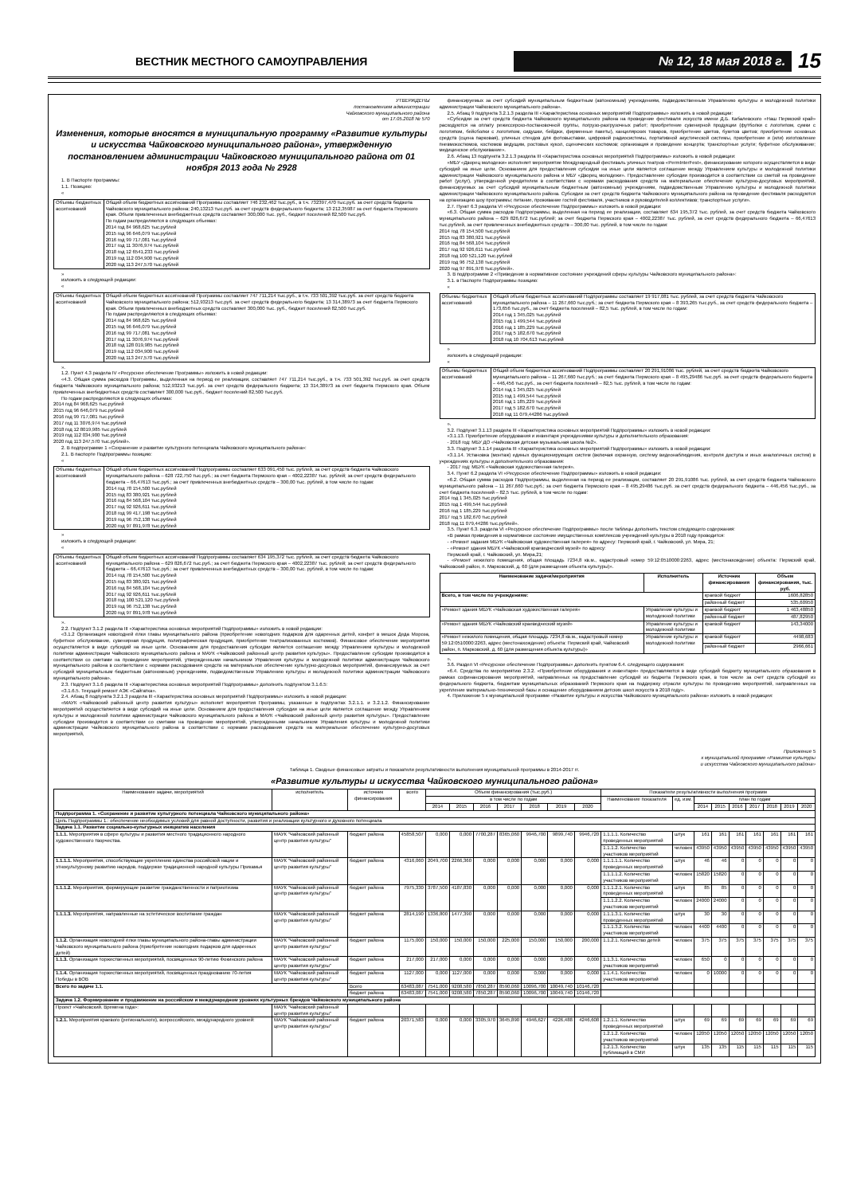ВЕСТНИК МЕСТНОГО САМОУПРАВЛЕНИЯ
№ 12, 18 мая 2018 г.
15
УТВЕРЖДЕНЫ
постановлением администрации
Чайковского муниципального района
от 17.05.2018 № 570
Изменения, которые вносятся в муниципальную программу «Развитие культуры и искусства Чайковского муниципального района», утвержденную постановлением администрации Чайковского муниципального района от 01 ноября 2013 года № 2928
1. В Паспорте программы:
1.1. Позицию:
«
| Объемы бюджетных ассигнований | Общий объем бюджетных ассигнований Программы составляет 746 232,462 тыс.руб., в т.ч. 732397,470 тыс.руб. за счет средств бюджета Чайковского муниципального района; 240,13213 тыс.руб. за счет средств федерального бюджета; 13 212,35987 за счет бюджета Пермского края. Объем привлеченных внебюджетных средств составляет 300,000 тыс. руб., бюджет поселений 82,500 тыс.руб. По годам распределяются в следующих объемах: 2014 год 84 968,625 тыс.рублей 2015 год 96 646,079 тыс.рублей 2016 год 99 717,081 тыс.рублей 2017 год 11 3076,974 тыс.рублей 2018 год 12 6541,233 тыс.рублей 2019 год 112 034,900 тыс.рублей 2020 год 113 247,570 тыс.рублей |
»
изложить в следующей редакции:
«
| Объемы бюджетных ассигнований | Общий объем бюджетных ассигнований Программы составляет 747 711,214 тыс.руб., в т.ч. 733 501,392 тыс.руб. за счет средств бюджета Чайковского муниципального района; 512,93213 тыс.руб. за счет средств федерального бюджета; 13 314,38973 за счет бюджета Пермского края. Объем привлеченных внебюджетных средств составляет 300,000 тыс. руб., бюджет поселений 82,500 тыс.руб. По годам распределяются в следующих объемах: 2014 год 84 968,625 тыс.рублей 2015 год 96 646,079 тыс.рублей 2016 год 99 717,081 тыс.рублей 2017 год 11 3076,974 тыс.рублей 2018 год 128 019,985 тыс.рублей 2019 год 112 034,900 тыс.рублей 2020 год 113 247,570 тыс.рублей |
».
1.2. Пункт 4.3 раздела IV «Ресурсное обеспечение Программы» изложить в новой редакции:
«4.3. Общая сумма расходов Программы, выделенная на период ее реализации, составляет 747 711,214 тыс.руб., в т.ч. 733 501,392 тыс.руб. за счет средств бюджета Чайковского муниципального района; 512,93213 тыс.руб. за счет средств федерального бюджета; 13 314,38973 за счет бюджета Пермского края. Объем привлеченных внебюджетных средств составляет 300,000 тыс.руб., бюджет поселений 82,500 тыс.руб.
По годам распределяются в следующих объемах:
2014 год 84 968,625 тыс.рублей
2015 год 96 646,079 тыс.рублей
2016 год 99 717,081 тыс.рублей
2017 год 11 3076,974 тыс.рублей
2018 год 12 8019,985 тыс.рублей
2019 год 112 034,900 тыс.рублей
2020 год 113 247,570 тыс.рублей».
2. В подпрограмме 1 «Сохранение и развитие культурного потенциала Чайковского муниципального района»:
2.1. В паспорте Подпрограммы позицию:
«
| Объемы бюджетных ассигнований | Общий объем бюджетных ассигнований Подпрограммы составляет 633 091,450 тыс. рублей, за счет средств бюджета Чайковского муниципального района – 628 722,750 тыс.руб.; за счет бюджета Пермского края – 4002,22387 тыс. рублей; за счет средств федерального бюджета – 66,47613 тыс.руб.; за счет привлеченных внебюджетных средств – 300,00 тыс. рублей, в том числе по годам: 2014 год 78 154,500 тыс.рублей 2015 год 83 380,921 тыс.рублей 2016 год 84 568,104 тыс.рублей 2017 год 92 926,611 тыс.рублей 2018 год 99 417,198 тыс.рублей 2019 год 96 752,138 тыс.рублей 2020 год 97 891,978 тыс.рублей |
»
изложить в следующей редакции:
«
| Объемы бюджетных ассигнований | Общий объем бюджетных ассигнований Подпрограммы составляет 634 195,372 тыс. рублей, за счет средств бюджета Чайковского муниципального района – 629 826,672 тыс.руб.; за счет бюджета Пермского края – 4002,22387 тыс. рублей; за счет средств федерального бюджета – 66,47613 тыс.руб.; за счет привлеченных внебюджетных средств – 300,00 тыс. рублей, в том числе по годам: 2014 год 78 154,500 тыс.рублей 2015 год 83 380,921 тыс.рублей 2016 год 84 568,104 тыс.рублей 2017 год 92 926,611 тыс.рублей 2018 год 100 521,120 тыс.рублей 2019 год 96 752,138 тыс.рублей 2020 год 97 891,978 тыс.рублей |
».
2.2. Подпункт 3.1.2 раздела III «Характеристика основных мероприятий Подпрограммы» изложить в новой редакции:
«3.1.2 Организация новогодней ёлки главы муниципального района (приобретение новогодних подарков для одаренных детей, конфет в мешок Деда Мороза, буфетное обслуживание, сувенирная продукция, полиграфическая продукция, приобретение театрализованных костюмов). Финансовое обеспечение мероприятия осуществляется в виде субсидий на иные цели. Основанием для предоставления субсидии является соглашение между Управлением культуры и молодежной политики администрации Чайковского муниципального района и МАУК «Чайковский районный центр развития культуры». Предоставление субсидии производится в соответствии со сметами на проведение мероприятий, утвержденными начальником Управления культуры и молодежной политики администрации Чайковского муниципального района в соответствии с нормами расходования средств на материальное обеспечение культурно-досуговых мероприятий, финансируемых за счет субсидий муниципальным бюджетным (автономным) учреждениям, подведомственным Управлению культуры и молодежной политики администрации Чайковского муниципального района».
2.3. Подпункт 3.1.6 раздела III «Характеристика основных мероприятий Подпрограммы» дополнить подпунктом 3.1.6.5:
«3.1.6.5. Текущий ремонт АЭК «Сайгатка».
2.4. Абзац 8 подпункта 3.2.1.3 раздела III «Характеристика основных мероприятий Подпрограммы» изложить в новой редакции:
«МАУК «Чайковский районный центр развития культуры» исполняет мероприятия Программы, указанные в подпунктах 3.2.1.1. и 3.2.1.2. Финансирование мероприятий осуществляется в виде субсидий на иные цели. Основанием для предоставления субсидии на иные цели является соглашение между Управлением культуры и молодежной политики администрации Чайковского муниципального района и МАУК «Чайковский районный центр развития культуры». Предоставление субсидии производится в соответствии со сметами на проведение мероприятий, утвержденными начальником Управления культуры и молодежной политики администрации Чайковского муниципального района в соответствии с нормами расходования средств на материальное обеспечение культурно-досуговых мероприятий,
финансируемых за счет субсидий муниципальным бюджетным (автономным) учреждениям, подведомственным Управлению культуры и молодежной политики администрации Чайковского муниципального района».
2.5. Абзац 9 подпункта 3.2.1.3 раздела III «Характеристика основных мероприятий Подпрограммы» изложить в новой редакции:
«Субсидии за счет средств бюджета Чайковского муниципального района на проведение фестиваля искусств имени Д.Б. Кабалевского «Наш Пермский край» расходуются на оплату режиссерско-постановочной группы, погрузо-разгрузочных работ; приобретение сувенирной продукции (футболки с логотипом, сумки с логотипом, бейсболки с логотипом, сидушки, бейджи, фирменные пакеты), канцелярских товаров, приобретение цветов, букетов цветов; приобретение основных средств (сцена парковая), уличных стендов для фотовыставки, цифровой радиосистемы, портативной акустической системы, приобретение и (или) изготовление пневмокостюмов, костюмов ведущим, ростовых кукол, сценических костюмов; организация и проведение концерта; транспортные услуги; буфетное обслуживание; медицинское обслуживание».
2.6. Абзац 13 подпункта 3.2.1.3 раздела III «Характеристика основных мероприятий Подпрограммы» изложить в новой редакции:
«МБУ «Дворец молодежи» исполняет мероприятие Международный фестиваль уличных театров «PermInterFest», финансирование которого осуществляется в виде субсидий на иные цели. Основанием для предоставления субсидии на иные цели является соглашение между Управлением культуры и молодежной политики администрации Чайковского муниципального района и МБУ «Дворец молодежи». Предоставление субсидии производится в соответствии со сметой на проведение работ (услуг), утвержденной учредителем в соответствии с нормами расходования средств на материальное обеспечение культурно-досуговых мероприятий, финансируемых за счет субсидий муниципальным бюджетным (автономным) учреждениям, подведомственным Управлению культуры и молодежной политики администрации Чайковского муниципального района. Субсидии за счет средств бюджета Чайковского муниципального района на проведение фестиваля расходуются на организацию шоу программы; питание, проживание гостей фестиваля, участников и руководителей коллективов; транспортные услуги».
2.7. Пункт 6.3 раздела VI «Ресурсное обеспечение Подпрограммы» изложить в новой редакции:
«6.3. Общая сумма расходов Подпрограммы, выделенная на период ее реализации, составляет 634 195,372 тыс. рублей, за счет средств бюджета Чайковского муниципального района – 629 826,672 тыс.рублей; за счет бюджета Пермского края – 4002,22387 тыс. рублей, за счет средств федерального бюджета – 66,47613 тыс.рублей, за счет привлеченных внебюджетных средств – 300,00 тыс. рублей, в том числе по годам:
2014 год 78 154,500 тыс.рублей
2015 год 83 380,921 тыс.рублей
2016 год 84 568,104 тыс.рублей
2017 год 92 926,611 тыс.рублей
2018 год 100 521,120 тыс.рублей
2019 год 96 752,138 тыс.рублей
2020 год 97 891,978 тыс.рублей».
3. В подпрограмме 2 «Приведение в нормативное состояние учреждений сферы культуры Чайковского муниципального района»:
3.1. в Паспорте Подпрограммы позицию:
«
| Объемы бюджетных ассигнований | Общий объем бюджетных ассигнований Подпрограммы составляет 19 917,081 тыс. рублей, за счет средств бюджета Чайковского муниципального района – 11 267,660 тыс.руб.; за счет бюджета Пермского края – 8 393,265 тыс.руб., за счет средств федерального бюджета – 173,656 тыс.руб., за счет бюджета поселений – 82,5 тыс. рублей, в том числе по годам: 2014 год 1 345,025 тыс.рублей 2015 год 1 499,544 тыс.рублей 2016 год 1 185,229 тыс.рублей 2017 год 5 182,670 тыс.рублей 2018 год 10 704,613 тыс.рублей |
»
изложить в следующей редакции:
«
| Объемы бюджетных ассигнований | Общий объем бюджетных ассигнований Подпрограммы составляет 20 291,91086 тыс. рублей, за счет средств бюджета Чайковского муниципального района – 11 267,660 тыс.руб.; за счет бюджета Пермского края – 8 495,29486 тыс.руб. за счет средств федерального бюджета – 446,456 тыс.руб., за счет бюджета поселений – 82,5 тыс. рублей, в том числе по годам: 2014 год 1 345,025 тыс.рублей 2015 год 1 499,544 тыс.рублей 2016 год 1 185,229 тыс.рублей 2017 год 5 182,670 тыс.рублей 2018 год 11 079,44286 тыс.рублей |
».
3.2. Подпункт 3.1.13 раздела III «Характеристика основных мероприятий Подпрограммы» изложить в новой редакции:
«3.1.13. Приобретение оборудования и инвентаря учреждениями культуры и дополнительного образования:
- 2018 год: МБУ ДО «Чайковская детская музыкальная школа №2».
3.3. Подпункт 3.1.14 раздела III «Характеристика основных мероприятий Подпрограммы» изложить в новой редакции:
«3.1.14. Установка (монтаж) единых функционирующих систем (включая охранную, систему видеонаблюдения, контроля доступа и иных аналогичных систем) в учреждениях культуры и дополнительного образования:
- 2017 год: МБУК «Чайковская художественная галерея».
3.4. Пункт 6.2 раздела VI «Ресурсное обеспечение Подпрограммы» изложить в новой редакции:
«6.2. Общая сумма расходов Подпрограммы, выделенная на период ее реализации, составляет 20 291,91086 тыс. рублей, за счет средств бюджета Чайковского муниципального района – 11 267,660 тыс.руб.; за счет бюджета Пермского края – 8 495,29486 тыс.руб. за счет средств федерального бюджета – 446,456 тыс.руб., за счет бюджета поселений – 82,5 тыс. рублей, в том числе по годам:
2014 год 1 345,025 тыс.рублей
2015 год 1 499,544 тыс.рублей
2016 год 1 185,229 тыс.рублей
2017 год 5 182,670 тыс.рублей
2018 год 11 079,44286 тыс.рублей».
3.5. Пункт 6.3. раздела VI «Ресурсное обеспечение Подпрограммы» после таблицы дополнить текстом следующего содержания:
«В рамках приведения в нормативное состояние имущественных комплексов учреждений культуры в 2018 году проводится:
- «Ремонт задания МБУК «Чайковская художественная галерея» по адресу: Пермский край, г. Чайковский, ул. Мира, 21;
- «Ремонт здания МБУК «Чайковский краеведческий музей» по адресу:
Пермский край, г. Чайковский, ул. Мира,21;
- «Ремонт нежилого помещения, общая площадь 7234,8 кв.м., кадастровый номер 59:12:0510000:2263, адрес (местонахождение) объекта: Пермский край, Чайковский район, п. Марковский, д. 60 (для размещения объекта культуры)».
| Наименование задачи/мероприятия | Исполнитель | Источник финансирования | Объем финансирования, тыс. руб. |
| --- | --- | --- | --- |
| Всего, в том числе по учреждениям: | | краевой бюджет | 1606,82850 |
| | | районный бюджет | 535,60950 |
| «Ремонт здания МБУК «Чайковская художественная галерея» | Управление культуры и молодежной политики | краевой бюджет | 1 463,48850 |
| | | районный бюджет | 487,82950 |
| «Ремонт здания МБУК «Чайковский краеведческий музей» | Управление культуры и молодежной политики | краевой бюджет | 143,34000 |
| «Ремонт нежилого помещения, общая площадь 7234,8 кв.м., кадастровый номер 59:12:0510000:2263, адрес (местонахождение) объекта: Пермский край, Чайковский район, п. Марковский, д. 60 (для размещения объекта культуры)» | Управление культуры и молодежной политики | краевой бюджет | 4498,683 |
| | | районный бюджет | 2966,661 |
».
3.6. Раздел VI «Ресурсное обеспечение Подпрограммы» дополнить пунктом 6.4. следующего содержания:
«6.4. Средства по мероприятию 2.3.2. «Приобретение оборудования и инвентаря» предоставляются в виде субсидий бюджету муниципального образования в рамках софинансирования мероприятий, направленных на предоставление субсидий из бюджета Пермского края, в том числе за счет средств субсидий из федерального бюджета, бюджетам муниципальных образований Пермского края на поддержку отрасли культуры по проведению мероприятий, направленных на укрепление материально-технической базы и оснащение оборудованием детских школ искусств в 2018 году».
4. Приложение 5 к муниципальной программе «Развитие культуры и искусства Чайковского муниципального района» изложить в новой редакции:
Приложение 5
к муниципальной программе «Развитие культуры
и искусства Чайковского муниципального района»
Таблица 1. Сводные финансовые затраты и показатели результативности выполнения муниципальной программы в 2014-2017 гг.
«Развитие культуры и искусства Чайковского муниципального района»
| Наименование задачи, мероприятий | исполнитель | источник финансирования | всего | Объем финансирования (тыс.руб.) | | | | | | | Показатели результативности выполнения программ | | | | | | | | |
| --- | --- | --- | --- | --- | --- | --- | --- | --- | --- | --- | --- | --- | --- | --- | --- | --- | --- | --- | --- |
| | | | | в том числе по годам | | | | | | | Наименование показателя | ед. изм. | план по годам | | | | | | |
| | | | | 2014 | 2015 | 2016 | 2017 | 2018 | 2019 | 2020 | | | 2014 | 2015 | 2016 | 2017 | 2018 | 2019 | 2020 |
| Подпрограмма 1. «Сохранение и развитие культурного потенциала Чайковского муниципального района» | | | | | | | | | | | | | | | | | | | |
| Цель Подпрограммы 1.: обеспечение необходимых условий для равной доступности, развития и реализации культурного и духовного потенциала | | | | | | | | | | | | | | | | | | | |
| Задача 1.1. Развитие социально-культурных инициатив населения | | | | | | | | | | | | | | | | | | | |
| 1.1.1. Мероприятия в сфере культуры и развития местного традиционного народного художественного творчества. | МАУК "Чайковский районный центр развития культуры" | бюджет района | 45858,507 | 0,000 | 0,000 | 7700,287 | 8365,060 | 9946,700 | 9899,740 | 9946,720 | 1.1.1.1. Количество проведенных мероприятий | штук | 161 | 161 | 161 | 161 | 161 | 161 | 161 |
| | | | | | | | | | | | 1.1.1.2. Количество участников мероприятий | человек | 43950 | 43950 | 43950 | 43950 | 43950 | 43950 | 43950 |
| 1.1.1.1. Мероприятия, способствующие укреплению единства российской нации и этнокультурному развитию народов, поддержке традиционной народной культуры Прикамья | МАУК "Чайковский районный центр развития культуры" | бюджет района | 4316,060 | 2049,700 | 2266,360 | 0,000 | 0,000 | 0,000 | 0,000 | 0,000 | 1.1.1.1.1. Количество проведенных мероприятий | штук | 46 | 46 | 0 | 0 | 0 | 0 | 0 |
| | | | | | | | | | | | 1.1.1.1.2. Количество участников мероприятий | человек | 15820 | 15820 | 0 | 0 | 0 | 0 | 0 |
| 1.1.1.2. Мероприятия, формирующие развитие гражданственности и патриотизма | МАУК "Чайковский районный центр развития культуры" | бюджет района | 7975,330 | 3787,500 | 4187,830 | 0,000 | 0,000 | 0,000 | 0,000 | 0,000 | 1.1.1.2.1. Количество проведенных мероприятий | штук | 85 | 85 | 0 | 0 | 0 | 0 | 0 |
| | | | | | | | | | | | 1.1.1.2.2. Количество участников мероприятий | человек | 24000 | 24000 | 0 | 0 | 0 | 0 | 0 |
| 1.1.1.3. Мероприятия, направленные на эстетическое воспитание граждан | МАУК "Чайковский районный центр развития культуры" | бюджет района | 2814,190 | 1336,800 | 1477,390 | 0,000 | 0,000 | 0,000 | 0,000 | 0,000 | 1.1.1.3.1. Количество проведенных мероприятий | штук | 30 | 30 | 0 | 0 | 0 | 0 | 0 |
| | | | | | | | | | | | 1.1.1.3.2. Количество участников мероприятий | человек | 4400 | 4400 | 0 | 0 | 0 | 0 | 0 |
| 1.1.2. Организация новогодней ёлки главы муниципального района-главы администрации Чайковского муниципального района (приобретение новогодних подарков для одаренных детей) | МАУК "Чайковский районный центр развития культуры" | бюджет района | 1175,000 | 150,000 | 150,000 | 150,000 | 225,000 | 150,000 | 150,000 | 200,000 | 1.1.2.1. Количество детей | человек | 375 | 375 | 375 | 375 | 375 | 375 | 375 |
| 1.1.3. Организация торжественных мероприятий, посвященных 90-летию Фокинского района | МАУК "Чайковский районный центр развития культуры" | бюджет района | 217,000 | 217,000 | 0,000 | 0,000 | 0,000 | 0,000 | 0,000 | 0,000 | 1.1.3.1. Количество участников мероприятий | человек | 650 | 0 | 0 | 0 | 0 | 0 | 0 |
| 1.1.4. Организация торжественных мероприятий, посвященных празднованию 70-летия Победы в ВОВ | МАУК "Чайковский районный центр развития культуры" | бюджет района | 1127,000 | 0,000 | 1127,000 | 0,000 | 0,000 | 0,000 | 0,000 | 0,000 | 1.1.4.1. Количество участников мероприятий | человек | 0 | 10000 | 0 | 0 | 0 | 0 | 0 |
| Всего по задаче 1.1. | | Всего | 63483,087 | 7541,000 | 9208,580 | 7850,287 | 8590,060 | 10096,700 | 10049,740 | 10146,720 | | | | | | | | | |
| | | бюджет района | 63483,087 | 7541,000 | 9208,580 | 7850,287 | 8590,060 | 10096,700 | 10049,740 | 10146,720 | | | | | | | | | |
| Задача 1.2. Формирование и продвижение на российском и международном уровнях культурных брендов Чайковского муниципального района | | | | | | | | | | | | | | | | | | | |
| Проект «Чайковский. Времена года»: | МАУК "Чайковский районный центр развития культуры" | | | | | | | | | | | | | | | | | | |
| 1.2.1. Мероприятия краевого (регионального), всероссийского, международного уровней: | МАУК "Чайковский районный центр развития культуры" | бюджет района | 20371,583 | 0,000 | 0,000 | 3305,970 | 3645,890 | 4946,627 | 4226,488 | 4246,608 | 1.2.1.1. Количество проведенных мероприятий | штук | 69 | 69 | 69 | 69 | 69 | 69 | 69 |
| | | | | | | | | | | | 1.2.1.2. Количество участников мероприятий | человек | 12050 | 12050 | 12050 | 12050 | 12050 | 12050 | 12050 |
| | | | | | | | | | | | 1.2.1.3. Количество публикаций в СМИ | штук | 135 | 135 | 115 | 115 | 115 | 115 | 115 |